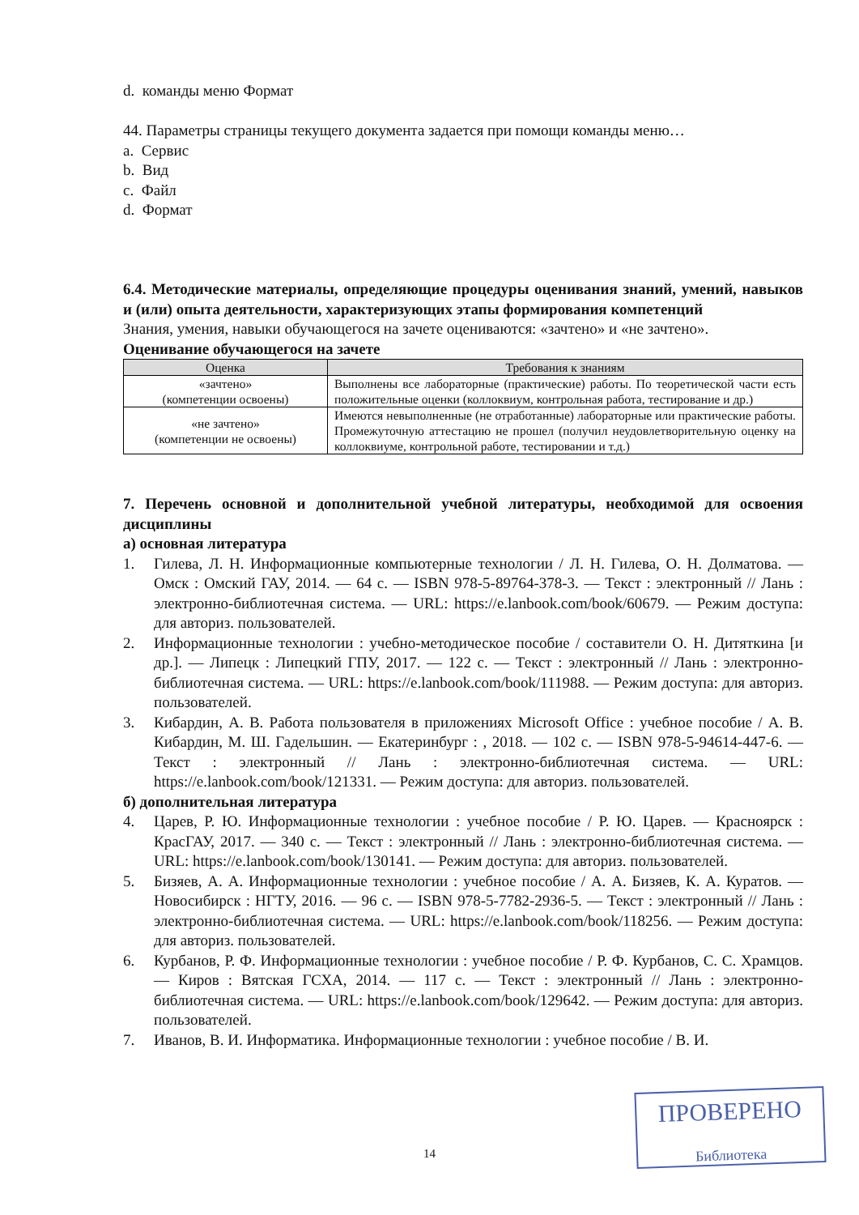d. команды меню Формат
44. Параметры страницы текущего документа задается при помощи команды меню…
a. Сервис
b. Вид
c. Файл
d. Формат
6.4. Методические материалы, определяющие процедуры оценивания знаний, умений, навыков и (или) опыта деятельности, характеризующих этапы формирования компетенций
Знания, умения, навыки обучающегося на зачете оцениваются: «зачтено» и «не зачтено».
Оценивание обучающегося на зачете
| Оценка | Требования к знаниям |
| --- | --- |
| «зачтено» (компетенции освоены) | Выполнены все лабораторные (практические) работы. По теоретической части есть положительные оценки (коллоквиум, контрольная работа, тестирование и др.) |
| «не зачтено» (компетенции не освоены) | Имеются невыполненные (не отработанные) лабораторные или практические работы. Промежуточную аттестацию не прошел (получил неудовлетворительную оценку на коллоквиуме, контрольной работе, тестировании и т.д.) |
7. Перечень основной и дополнительной учебной литературы, необходимой для освоения дисциплины
а) основная литература
1. Гилева, Л. Н. Информационные компьютерные технологии / Л. Н. Гилева, О. Н. Долматова. — Омск : Омский ГАУ, 2014. — 64 с. — ISBN 978-5-89764-378-3. — Текст : электронный // Лань : электронно-библиотечная система. — URL: https://e.lanbook.com/book/60679. — Режим доступа: для авториз. пользователей.
2. Информационные технологии : учебно-методическое пособие / составители О. Н. Дитяткина [и др.]. — Липецк : Липецкий ГПУ, 2017. — 122 с. — Текст : электронный // Лань : электронно-библиотечная система. — URL: https://e.lanbook.com/book/111988. — Режим доступа: для авториз. пользователей.
3. Кибардин, А. В. Работа пользователя в приложениях Microsoft Office : учебное пособие / А. В. Кибардин, М. Ш. Гадельшин. — Екатеринбург : , 2018. — 102 с. — ISBN 978-5-94614-447-6. — Текст : электронный // Лань : электронно-библиотечная система. — URL: https://e.lanbook.com/book/121331. — Режим доступа: для авториз. пользователей.
б) дополнительная литература
4. Царев, Р. Ю. Информационные технологии : учебное пособие / Р. Ю. Царев. — Красноярск : КрасГАУ, 2017. — 340 с. — Текст : электронный // Лань : электронно-библиотечная система. — URL: https://e.lanbook.com/book/130141. — Режим доступа: для авториз. пользователей.
5. Бизяев, А. А. Информационные технологии : учебное пособие / А. А. Бизяев, К. А. Куратов. — Новосибирск : НГТУ, 2016. — 96 с. — ISBN 978-5-7782-2936-5. — Текст : электронный // Лань : электронно-библиотечная система. — URL: https://e.lanbook.com/book/118256. — Режим доступа: для авториз. пользователей.
6. Курбанов, Р. Ф. Информационные технологии : учебное пособие / Р. Ф. Курбанов, С. С. Храмцов. — Киров : Вятская ГСХА, 2014. — 117 с. — Текст : электронный // Лань : электронно-библиотечная система. — URL: https://e.lanbook.com/book/129642. — Режим доступа: для авториз. пользователей.
7. Иванов, В. И. Информатика. Информационные технологии : учебное пособие / В. И.
14
ПРОВЕРЕНО
Библиотека